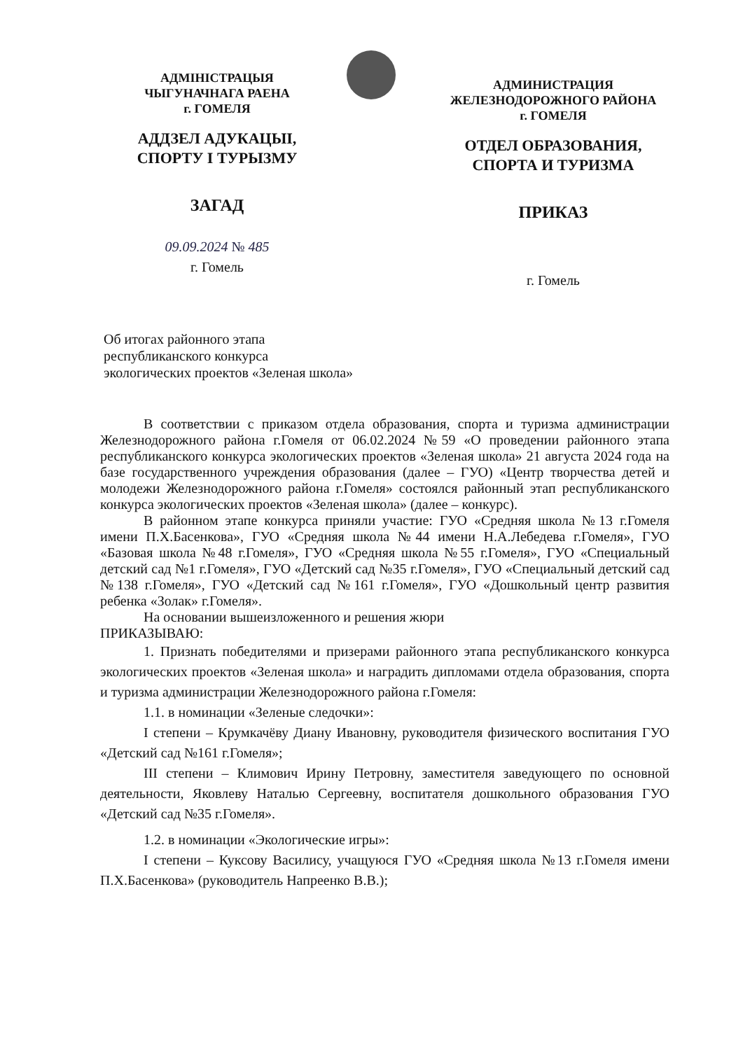АДМІНІСТРАЦЫЯ
ЧЫГУНАЧНАГА РАЕНА
г. ГОМЕЛЯ
АДДЗЕЛ АДУКАЦЫІ,
СПОРТУ І ТУРЫЗМУ
ЗАГАД
09.09.2024 № 485
г. Гомель
АДМИНИСТРАЦИЯ
ЖЕЛЕЗНОДОРОЖНОГО РАЙОНА
г. ГОМЕЛЯ
ОТДЕЛ ОБРАЗОВАНИЯ,
СПОРТА И ТУРИЗМА
ПРИКАЗ
г. Гомель
Об итогах районного этапа
республиканского конкурса
экологических проектов «Зеленая школа»
В соответствии с приказом отдела образования, спорта и туризма администрации Железнодорожного района г.Гомеля от 06.02.2024 №59 «О проведении районного этапа республиканского конкурса экологических проектов «Зеленая школа» 21 августа 2024 года на базе государственного учреждения образования (далее – ГУО) «Центр творчества детей и молодежи Железнодорожного района г.Гомеля» состоялся районный этап республиканского конкурса экологических проектов «Зеленая школа» (далее – конкурс).
В районном этапе конкурса приняли участие: ГУО «Средняя школа №13 г.Гомеля имени П.Х.Басенкова», ГУО «Средняя школа №44 имени Н.А.Лебедева г.Гомеля», ГУО «Базовая школа №48 г.Гомеля», ГУО «Средняя школа №55 г.Гомеля», ГУО «Специальный детский сад №1 г.Гомеля», ГУО «Детский сад №35 г.Гомеля», ГУО «Специальный детский сад №138 г.Гомеля», ГУО «Детский сад №161 г.Гомеля», ГУО «Дошкольный центр развития ребенка «Золак» г.Гомеля».
На основании вышеизложенного и решения жюри
ПРИКАЗЫВАЮ:
1. Признать победителями и призерами районного этапа республиканского конкурса экологических проектов «Зеленая школа» и наградить дипломами отдела образования, спорта и туризма администрации Железнодорожного района г.Гомеля:
1.1. в номинации «Зеленые следочки»:
I степени – Крумкачёву Диану Ивановну, руководителя физического воспитания ГУО «Детский сад №161 г.Гомеля»;
III степени – Климович Ирину Петровну, заместителя заведующего по основной деятельности, Яковлеву Наталью Сергеевну, воспитателя дошкольного образования ГУО «Детский сад №35 г.Гомеля».
1.2. в номинации «Экологические игры»:
I степени – Куксову Василису, учащуюся ГУО «Средняя школа №13 г.Гомеля имени П.Х.Басенкова» (руководитель Напреенко В.В.);